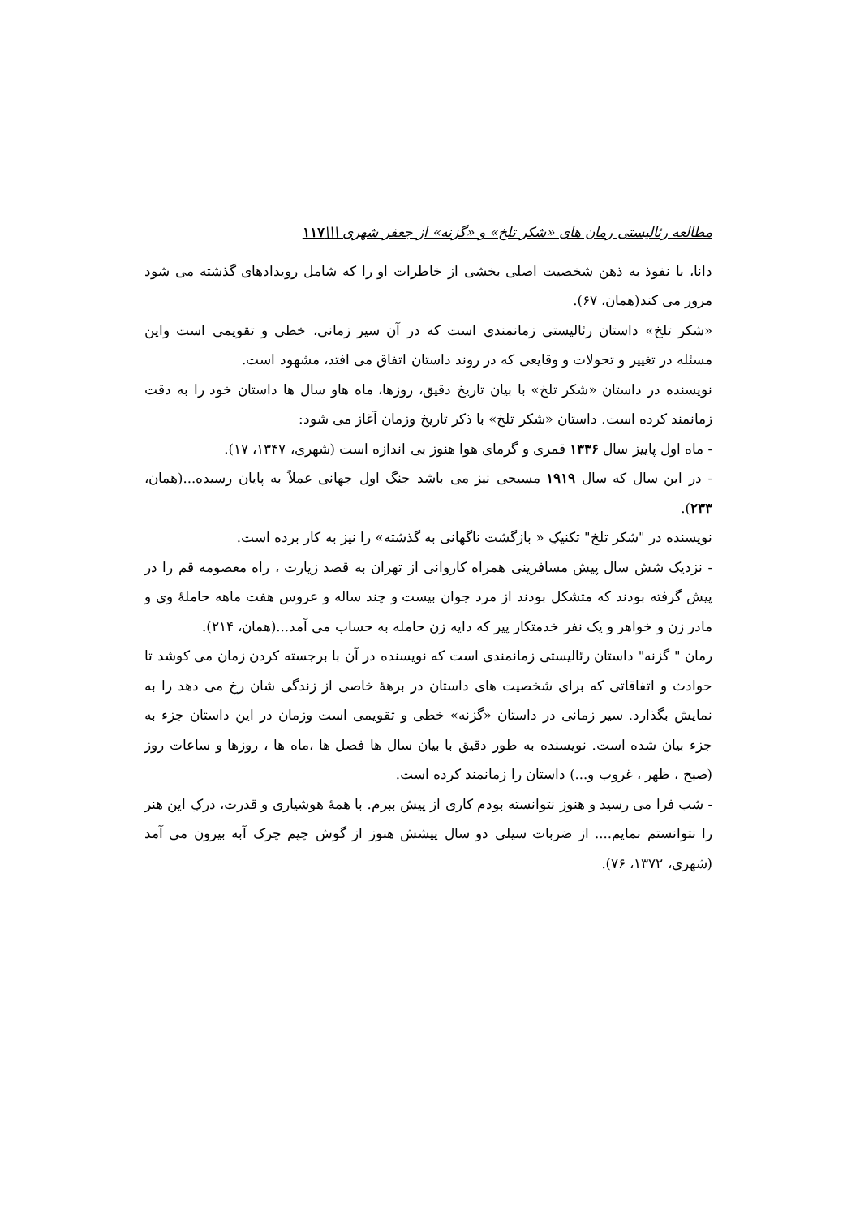مطالعه رئالیستی رمان های «شکر تلخ» و «گزنه» از جعفر شهری \\\۱۱۷
دانا، با نفوذ به ذهن شخصیت اصلی بخشی از خاطرات او را که شامل رویدادهای گذشته می شود مرور می کند(همان، ۶۷).
«شکر تلخ» داستان رئالیستی زمانمندی است که در آن سیر زمانی، خطی و تقویمی است واین مسئله در تغییر و تحولات و وقایعی که در روند داستان اتفاق می افتد، مشهود است.
نویسنده در داستان «شکر تلخ» با بیان تاریخ دقیق، روزها، ماه هاو سال ها داستان خود را به دقت زمانمند کرده است. داستان «شکر تلخ» با ذکر تاریخ وزمان آغاز می شود:
- ماه اول پاییز سال ۱۳۳۶ قمری و گرمای هوا هنوز بی اندازه است (شهری، ۱۳۴۷، ۱۷).
- در این سال که سال ۱۹۱۹ مسیحی نیز می باشد جنگ اول جهانی عملاً به پایان رسیده...(همان، ۲۳۳).
نویسنده در "شکر تلخ" تکنیکِ « بازگشت ناگهانی به گذشته» را نیز به کار برده است.
- نزدیک شش سال پیش مسافرینی همراه کاروانی از تهران به قصد زیارت ، راه معصومه قم را در پیش گرفته بودند که متشکل بودند از مرد جوان بیست و چند ساله و عروس هفت ماهه حاملهٔ وی و مادر زن و خواهر و یک نفر خدمتکار پیر که دایه زن حامله به حساب می آمد...(همان، ۲۱۴).
رمان " گزنه" داستان رئالیستی زمانمندی است که نویسنده در آن با برجسته کردن زمان می کوشد تا حوادث و اتفاقاتی که برای شخصیت های داستان در برههٔ خاصی از زندگی شان رخ می دهد را به نمایش بگذارد. سیر زمانی در داستان «گزنه» خطی و تقویمی است وزمان در این داستان جزء به جزء بیان شده است. نویسنده به طور دقیق با بیان سال ها فصل ها ،ماه ها ، روزها و ساعات روز (صبح ، ظهر ، غروب و...) داستان را زمانمند کرده است.
- شب فرا می رسید و هنوز نتوانسته بودم کاری از پیش ببرم. با همهٔ هوشیاری و قدرت، درکِ این هنر را نتوانستم نمایم.... از ضربات سیلی دو سال پیشش هنوز از گوش چپم چرک آبه بیرون می آمد (شهری، ۱۳۷۲، ۷۶).